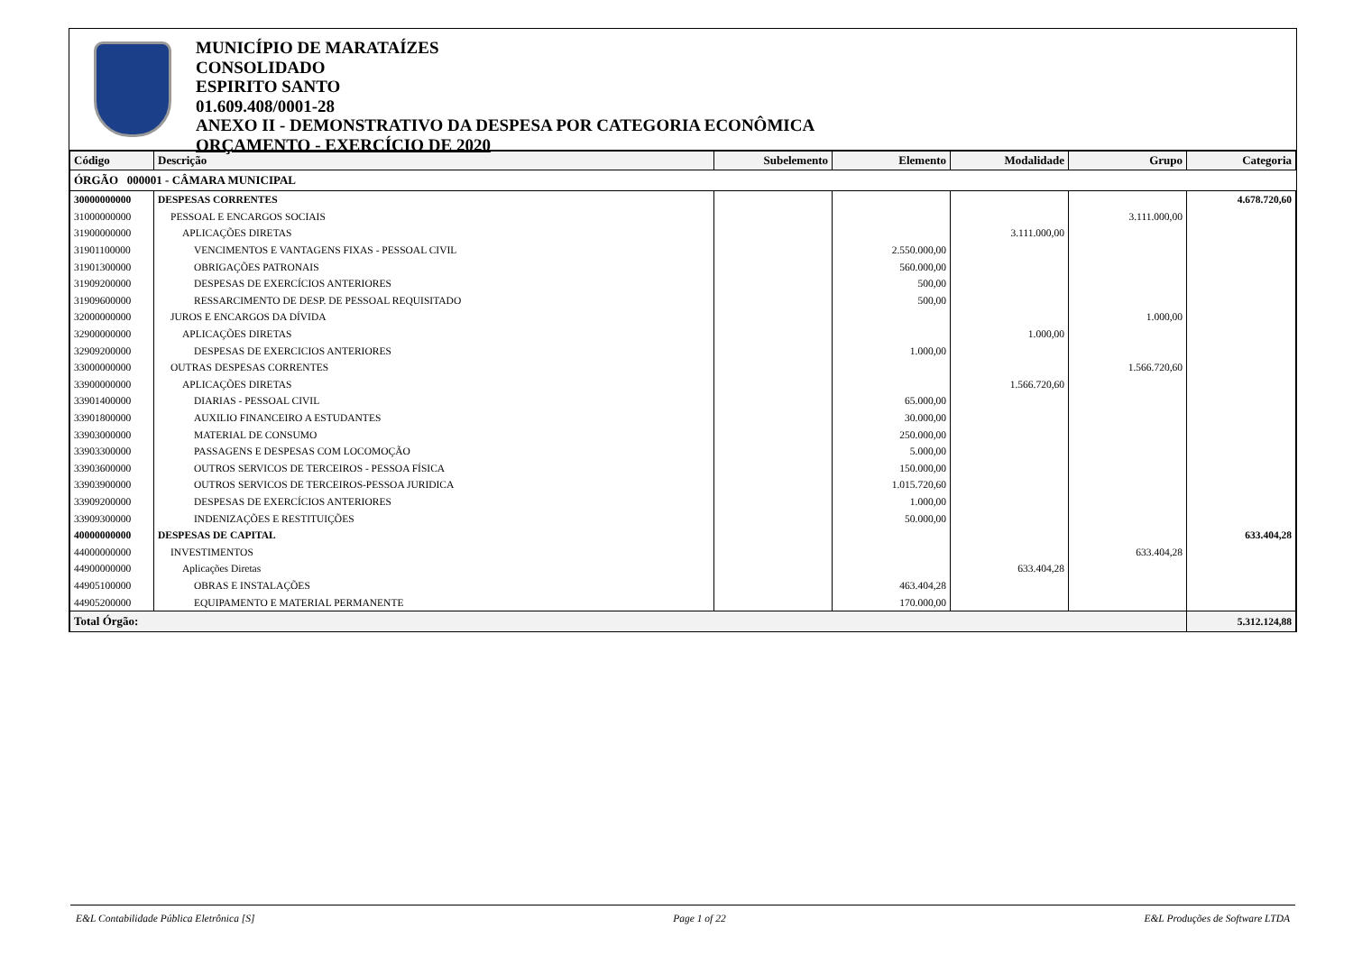MUNICÍPIO DE MARATAÍZES
CONSOLIDADO
ESPIRITO SANTO
01.609.408/0001-28
ANEXO II - DEMONSTRATIVO DA DESPESA POR CATEGORIA ECONÔMICA
ORÇAMENTO - EXERCÍCIO DE 2020
| Código | Descrição | Subelemento | Elemento | Modalidade | Grupo | Categoria |
| --- | --- | --- | --- | --- | --- | --- |
| ÓRGÃO 000001 - CÂMARA MUNICIPAL | | | | | | |
| 30000000000 | DESPESAS CORRENTES | | | | | 4.678.720,60 |
| 31000000000 | PESSOAL E ENCARGOS SOCIAIS | | | | 3.111.000,00 | |
| 31900000000 | APLICAÇÕES DIRETAS | | | 3.111.000,00 | | |
| 31901100000 | VENCIMENTOS E VANTAGENS FIXAS - PESSOAL CIVIL | | 2.550.000,00 | | | |
| 31901300000 | OBRIGAÇÕES PATRONAIS | | 560.000,00 | | | |
| 31909200000 | DESPESAS DE EXERCÍCIOS ANTERIORES | | 500,00 | | | |
| 31909600000 | RESSARCIMENTO DE DESP. DE PESSOAL REQUISITADO | | 500,00 | | | |
| 32000000000 | JUROS E ENCARGOS DA DÍVIDA | | | | 1.000,00 | |
| 32900000000 | APLICAÇÕES DIRETAS | | | 1.000,00 | | |
| 32909200000 | DESPESAS DE EXERCICIOS ANTERIORES | | 1.000,00 | | | |
| 33000000000 | OUTRAS DESPESAS CORRENTES | | | | 1.566.720,60 | |
| 33900000000 | APLICAÇÕES DIRETAS | | | 1.566.720,60 | | |
| 33901400000 | DIARIAS - PESSOAL CIVIL | | 65.000,00 | | | |
| 33901800000 | AUXILIO FINANCEIRO A ESTUDANTES | | 30.000,00 | | | |
| 33903000000 | MATERIAL DE CONSUMO | | 250.000,00 | | | |
| 33903300000 | PASSAGENS E DESPESAS COM LOCOMOÇÃO | | 5.000,00 | | | |
| 33903600000 | OUTROS SERVICOS DE TERCEIROS - PESSOA FÍSICA | | 150.000,00 | | | |
| 33903900000 | OUTROS SERVICOS DE TERCEIROS-PESSOA JURIDICA | | 1.015.720,60 | | | |
| 33909200000 | DESPESAS DE EXERCÍCIOS ANTERIORES | | 1.000,00 | | | |
| 33909300000 | INDENIZAÇÕES E RESTITUIÇÕES | | 50.000,00 | | | |
| 40000000000 | DESPESAS DE CAPITAL | | | | | 633.404,28 |
| 44000000000 | INVESTIMENTOS | | | | 633.404,28 | |
| 44900000000 | Aplicações Diretas | | | 633.404,28 | | |
| 44905100000 | OBRAS E INSTALAÇÕES | | 463.404,28 | | | |
| 44905200000 | EQUIPAMENTO E MATERIAL PERMANENTE | | 170.000,00 | | | |
| Total Órgão: | | | | | | 5.312.124,88 |
E&L Contabilidade Pública Eletrônica [S] Page 1 of 22 E&L Produções de Software LTDA